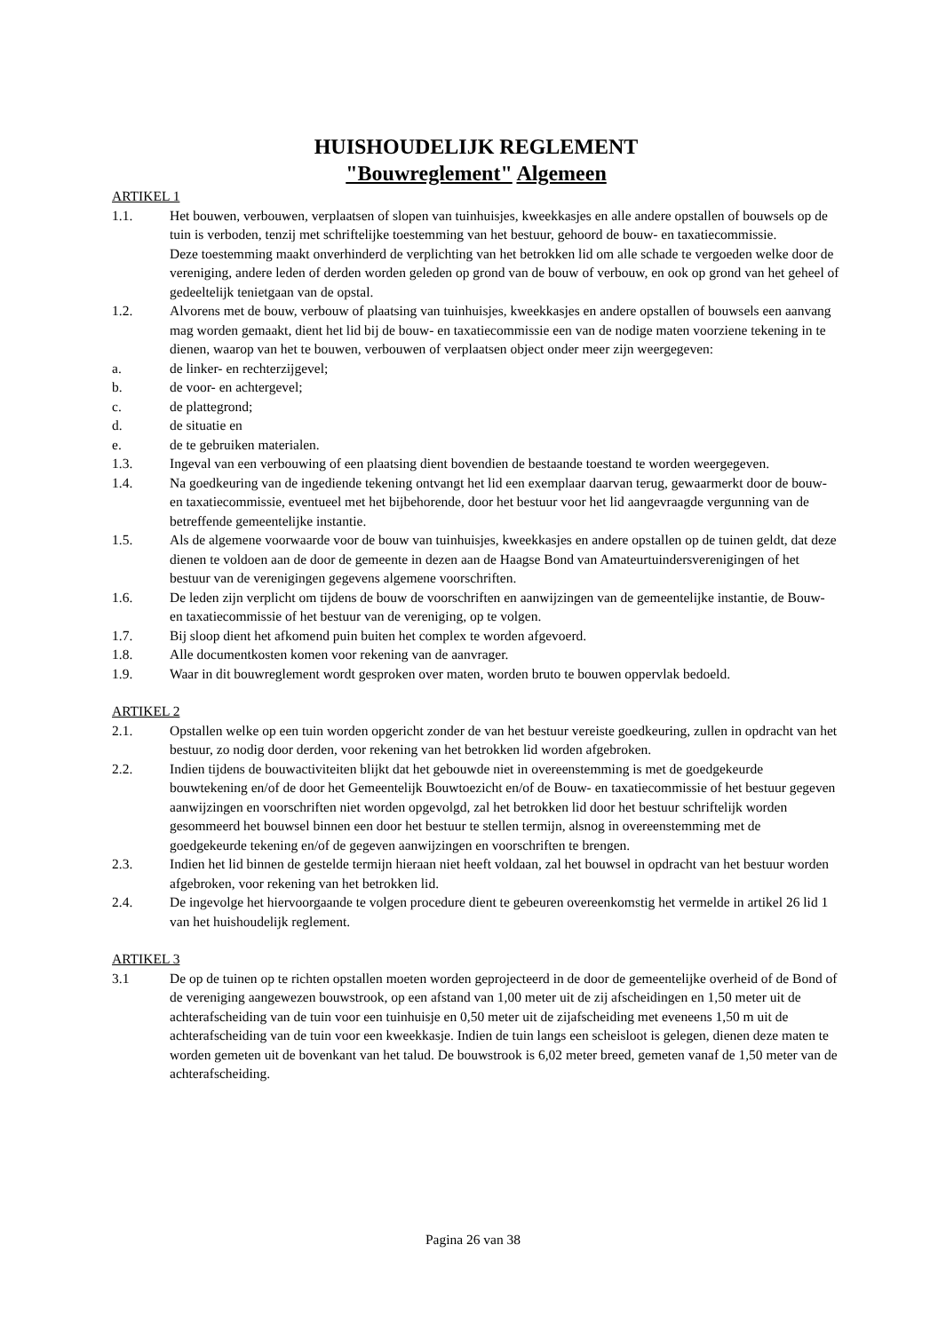HUISHOUDELIJK REGLEMENT
"Bouwreglement" Algemeen
ARTIKEL 1
1.1. Het bouwen, verbouwen, verplaatsen of slopen van tuinhuisjes, kweekkasjes en alle andere opstallen of bouwsels op de tuin is verboden, tenzij met schriftelijke toestemming van het bestuur, gehoord de bouw- en taxatiecommissie.
Deze toestemming maakt onverhinderd de verplichting van het betrokken lid om alle schade te vergoeden welke door de vereniging, andere leden of derden worden geleden op grond van de bouw of verbouw, en ook op grond van het geheel of gedeeltelijk tenietgaan van de opstal.
1.2. Alvorens met de bouw, verbouw of plaatsing van tuinhuisjes, kweekkasjes en andere opstallen of bouwsels een aanvang mag worden gemaakt, dient het lid bij de bouw- en taxatiecommissie een van de nodige maten voorziene tekening in te dienen, waarop van het te bouwen, verbouwen of verplaatsen object onder meer zijn weergegeven:
a. de linker- en rechterzijgevel;
b. de voor- en achtergevel;
c. de plattegrond;
d. de situatie en
e. de te gebruiken materialen.
1.3. Ingeval van een verbouwing of een plaatsing dient bovendien de bestaande toestand te worden weergegeven.
1.4. Na goedkeuring van de ingediende tekening ontvangt het lid een exemplaar daarvan terug, gewaarmerkt door de bouw- en taxatiecommissie, eventueel met het bijbehorende, door het bestuur voor het lid aangevraagde vergunning van de betreffende gemeentelijke instantie.
1.5. Als de algemene voorwaarde voor de bouw van tuinhuisjes, kweekkasjes en andere opstallen op de tuinen geldt, dat deze dienen te voldoen aan de door de gemeente in dezen aan de Haagse Bond van Amateurtuindersverenigingen of het bestuur van de verenigingen gegevens algemene voorschriften.
1.6. De leden zijn verplicht om tijdens de bouw de voorschriften en aanwijzingen van de gemeentelijke instantie, de Bouw- en taxatiecommissie of het bestuur van de vereniging, op te volgen.
1.7. Bij sloop dient het afkomend puin buiten het complex te worden afgevoerd.
1.8. Alle documentkosten komen voor rekening van de aanvrager.
1.9. Waar in dit bouwreglement wordt gesproken over maten, worden bruto te bouwen oppervlak bedoeld.
ARTIKEL 2
2.1. Opstallen welke op een tuin worden opgericht zonder de van het bestuur vereiste goedkeuring, zullen in opdracht van het bestuur, zo nodig door derden, voor rekening van het betrokken lid worden afgebroken.
2.2. Indien tijdens de bouwactiviteiten blijkt dat het gebouwde niet in overeenstemming is met de goedgekeurde bouwtekening en/of de door het Gemeentelijk Bouwtoezicht en/of de Bouw- en taxatiecommissie of het bestuur gegeven aanwijzingen en voorschriften niet worden opgevolgd, zal het betrokken lid door het bestuur schriftelijk worden gesommeerd het bouwsel binnen een door het bestuur te stellen termijn, alsnog in overeenstemming met de goedgekeurde tekening en/of de gegeven aanwijzingen en voorschriften te brengen.
2.3. Indien het lid binnen de gestelde termijn hieraan niet heeft voldaan, zal het bouwsel in opdracht van het bestuur worden afgebroken, voor rekening van het betrokken lid.
2.4. De ingevolge het hiervoorgaande te volgen procedure dient te gebeuren overeenkomstig het vermelde in artikel 26 lid 1 van het huishoudelijk reglement.
ARTIKEL 3
3.1 De op de tuinen op te richten opstallen moeten worden geprojecteerd in de door de gemeentelijke overheid of de Bond of de vereniging aangewezen bouwstrook, op een afstand van 1,00 meter uit de zij afscheidingen en 1,50 meter uit de achterafscheiding van de tuin voor een tuinhuisje en 0,50 meter uit de zijafscheiding met eveneens 1,50 m uit de achterafscheiding van de tuin voor een kweekkasje. Indien de tuin langs een scheisloot is gelegen, dienen deze maten te worden gemeten uit de bovenkant van het talud. De bouwstrook is 6,02 meter breed, gemeten vanaf de 1,50 meter van de achterafscheiding.
Pagina 26 van 38